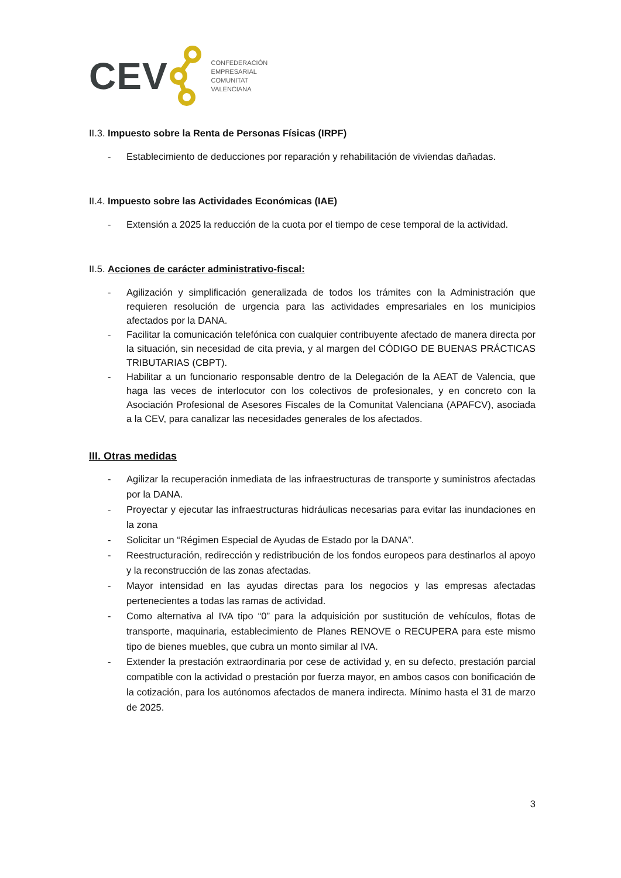CEV
CONFEDERACIÓN
EMPRESARIAL
COMUNITAT
VALENCIANA
II.3. Impuesto sobre la Renta de Personas Físicas (IRPF)
- Establecimiento de deducciones por reparación y rehabilitación de viviendas dañadas.
II.4. Impuesto sobre las Actividades Económicas (IAE)
- Extensión a 2025 la reducción de la cuota por el tiempo de cese temporal de la actividad.
II.5. Acciones de carácter administrativo-fiscal:
- Agilización y simplificación generalizada de todos los trámites con la Administración que requieren resolución de urgencia para las actividades empresariales en los municipios afectados por la DANA.
- Facilitar la comunicación telefónica con cualquier contribuyente afectado de manera directa por la situación, sin necesidad de cita previa, y al margen del CÓDIGO DE BUENAS PRÁCTICAS TRIBUTARIAS (CBPT).
- Habilitar a un funcionario responsable dentro de la Delegación de la AEAT de Valencia, que haga las veces de interlocutor con los colectivos de profesionales, y en concreto con la Asociación Profesional de Asesores Fiscales de la Comunitat Valenciana (APAFCV), asociada a la CEV, para canalizar las necesidades generales de los afectados.
III. Otras medidas
- Agilizar la recuperación inmediata de las infraestructuras de transporte y suministros afectadas por la DANA.
- Proyectar y ejecutar las infraestructuras hidráulicas necesarias para evitar las inundaciones en la zona
- Solicitar un “Régimen Especial de Ayudas de Estado por la DANA”.
- Reestructuración, redirección y redistribución de los fondos europeos para destinarlos al apoyo y la reconstrucción de las zonas afectadas.
- Mayor intensidad en las ayudas directas para los negocios y las empresas afectadas pertenecientes a todas las ramas de actividad.
- Como alternativa al IVA tipo “0” para la adquisición por sustitución de vehículos, flotas de transporte, maquinaria, establecimiento de Planes RENOVE o RECUPERA para este mismo tipo de bienes muebles, que cubra un monto similar al IVA.
- Extender la prestación extraordinaria por cese de actividad y, en su defecto, prestación parcial compatible con la actividad o prestación por fuerza mayor, en ambos casos con bonificación de la cotización, para los autónomos afectados de manera indirecta. Mínimo hasta el 31 de marzo de 2025.
3